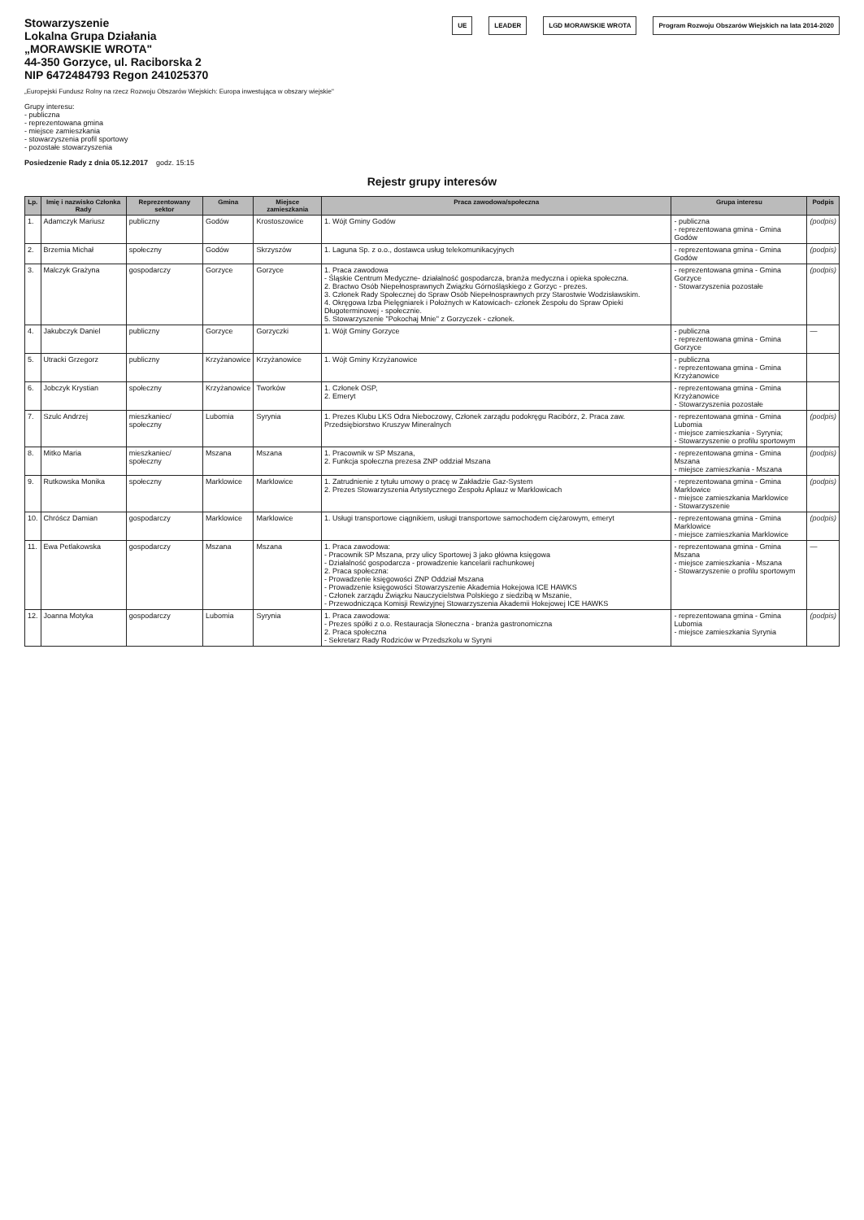Stowarzyszenie
Lokalna Grupa Działania
„MORAWSKIE WROTA"
44-350 Gorzyce, ul. Raciborska 2
NIP 6472484793 Regon 241025370
UE LEADER LGD MORAWSKIE WROTA Program Rozwoju Obszarów Wiejskich na lata 2014-2020
„Europejski Fundusz Rolny na rzecz Rozwoju Obszarów Wiejskich: Europa inwestująca w obszary wiejskie"
Grupy interesu:
- publiczna
- reprezentowana gmina
- miejsce zamieszkania
- stowarzyszenia profil sportowy
- pozostałe stowarzyszenia
Posiedzenie Rady z dnia 05.12.2017 godz. 15:15
Rejestr grupy interesów
| Lp. | Imię i nazwisko Członka Rady | Reprezentowany sektor | Gmina | Miejsce zamieszkania | Praca zawodowa/społeczna | Grupa interesu | Podpis |
| --- | --- | --- | --- | --- | --- | --- | --- |
| 1. | Adamczyk Mariusz | publiczny | Godów | Krostoszowice | 1. Wójt Gminy Godów | - publiczna - reprezentowana gmina - Gmina Godów | (podpis) |
| 2. | Brzemia Michał | społeczny | Godów | Skrzyszów | 1. Laguna Sp. z o.o., dostawca usług telekomunikacyjnych | - reprezentowana gmina - Gmina Godów | (podpis) |
| 3. | Malczyk Grażyna | gospodarczy | Gorzyce | Gorzyce | 1. Praca zawodowa - Śląskie Centrum Medyczne- działalność gospodarcza, branża medyczna i opieka społeczna. 2. Bractwo Osób Niepełnosprawnych Związku Górnośląskiego z Gorzyc - prezes. 3. Członek Rady Społecznej do Spraw Osób Niepełnosprawnych przy Starostwie Wodzisławskim. 4. Okręgowa Izba Pielęgniarek i Położnych w Katowicach- członek Zespołu do Spraw Opieki Długoterminowej - społecznie. 5. Stowarzyszenie "Pokochaj Mnie" z Gorzyczek - członek. | - reprezentowana gmina - Gmina Gorzyce - Stowarzyszenia pozostałe | (podpis) |
| 4. | Jakubczyk Daniel | publiczny | Gorzyce | Gorzyczki | 1. Wójt Gminy Gorzyce | - publiczna - reprezentowana gmina - Gmina Gorzyce | — |
| 5. | Utracki Grzegorz | publiczny | Krzyżanowice | Krzyżanowice | 1. Wójt Gminy Krzyżanowice | - publiczna - reprezentowana gmina - Gmina Krzyżanowice | |
| 6. | Jobczyk Krystian | społeczny | Krzyżanowice | Tworków | 1. Członek OSP, 2. Emeryt | - reprezentowana gmina - Gmina Krzyżanowice - Stowarzyszenia pozostałe | |
| 7. | Szulc Andrzej | mieszkaniec/ społeczny | Lubomia | Syrynia | 1. Prezes Klubu LKS Odra Nieboczowy, Członek zarządu podokręgu Racibórz, 2. Praca zaw. Przedsiębiorstwo Kruszyw Mineralnych | - reprezentowana gmina - Gmina Lubomia - miejsce zamieszkania - Syrynia; - Stowarzyszenie o profilu sportowym | (podpis) |
| 8. | Mitko Maria | mieszkaniec/ społeczny | Mszana | Mszana | 1. Pracownik w SP Mszana, 2. Funkcja społeczna prezesa ZNP oddział Mszana | - reprezentowana gmina - Gmina Mszana - miejsce zamieszkania - Mszana | (podpis) |
| 9. | Rutkowska Monika | społeczny | Marklowice | Marklowice | 1. Zatrudnienie z tytułu umowy o pracę w Zakładzie Gaz-System 2. Prezes Stowarzyszenia Artystycznego Zespołu Aplauz w Marklowicach | - reprezentowana gmina - Gmina Marklowice - miejsce zamieszkania Marklowice - Stowarzyszenie | (podpis) |
| 10. | Chróścz Damian | gospodarczy | Marklowice | Marklowice | 1. Usługi transportowe ciągnikiem, usługi transportowe samochodem ciężarowym, emeryt | - reprezentowana gmina - Gmina Marklowice - miejsce zamieszkania Marklowice | (podpis) |
| 11. | Ewa Petlakowska | gospodarczy | Mszana | Mszana | 1. Praca zawodowa: - Pracownik SP Mszana, przy ulicy Sportowej 3 jako główna księgowa - Działalność gospodarcza - prowadzenie kancelarii rachunkowej 2. Praca społeczna: - Prowadzenie księgowości ZNP Oddział Mszana - Prowadzenie księgowości Stowarzyszenie Akademia Hokejowa ICE HAWKS - Członek zarządu Związku Nauczycielstwa Polskiego z siedzibą w Mszanie, - Przewodnicząca Komisji Rewizyjnej Stowarzyszenia Akademii Hokejowej ICE HAWKS | - reprezentowana gmina - Gmina Mszana - miejsce zamieszkania - Mszana - Stowarzyszenie o profilu sportowym | — |
| 12. | Joanna Motyka | gospodarczy | Lubomia | Syrynia | 1. Praca zawodowa: - Prezes spółki z o.o. Restauracja Słoneczna - branża gastronomiczna 2. Praca społeczna - Sekretarz Rady Rodziców w Przedszkolu w Syryni | - reprezentowana gmina - Gmina Lubomia - miejsce zamieszkania Syrynia | (podpis) |